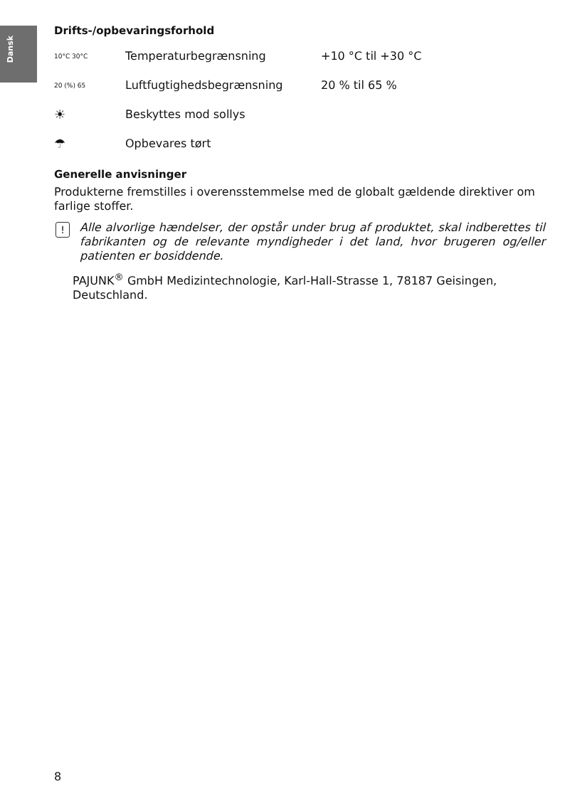Dansk
Drifts-/opbevaringsforhold
| 10°C 30°C | Temperaturbegrænsning | +10 °C til +30 °C |
| 20 (%) 65 | Luftfugtighedsbegrænsning | 20 % til 65 % |
| ☀ | Beskyttes mod sollys | |
| ☂ | Opbevares tørt | |
Generelle anvisninger
Produkterne fremstilles i overensstemmelse med de globalt gældende direktiver om farlige stoffer.
! Alle alvorlige hændelser, der opstår under brug af produktet, skal indberettes til fabrikanten og de relevante myndigheder i det land, hvor brugeren og/eller patienten er bosiddende.
PAJUNK<sup>®</sup> GmbH Medizintechnologie, Karl-Hall-Strasse 1, 78187 Geisingen, Deutschland.
8